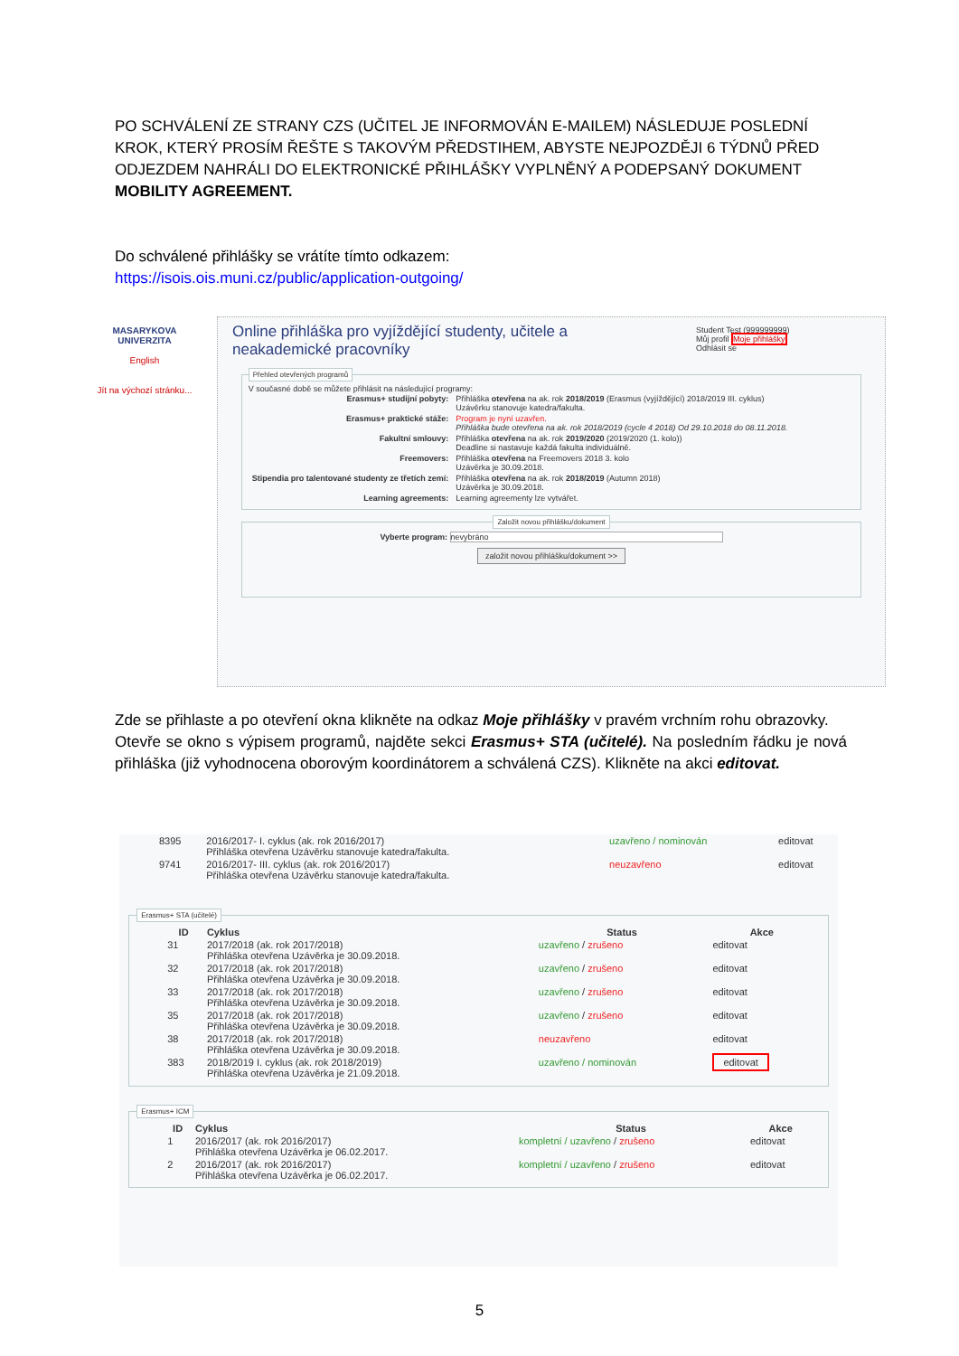PO SCHVÁLENÍ ZE STRANY CZS (UČITEL JE INFORMOVÁN E-MAILEM) NÁSLEDUJE POSLEDNÍ KROK, KTERÝ PROSÍM ŘEŠTE S TAKOVÝM PŘEDSTIHEM, ABYSTE NEJPOZDĚJI 6 TÝDNŮ PŘED ODJEZDEM NAHRÁLI DO ELEKTRONICKÉ PŘIHLÁŠKY VYPLNĚNÝ A PODEPSANÝ DOKUMENT MOBILITY AGREEMENT.
Do schválené přihlášky se vrátíte tímto odkazem:
https://isois.ois.muni.cz/public/application-outgoing/
MASARYKOVA UNIVERZITA
English
Jít na výchozí stránku...
Online přihláška pro vyjíždějící studenty, učitele a neakademické pracovníky
Student Test (999999999)
Můj profil Moje přihlášky
Odhlásit se
Přehled otevřených programů
V současné době se můžete přihlásit na následující programy:
| Erasmus+ studijní pobyty: | Přihláška otevřena na ak. rok 2018/2019 (Erasmus (vyjíždějící) 2018/2019 III. cyklus) Uzávěrku stanovuje katedra/fakulta. |
| Erasmus+ praktické stáže: | Program je nyní uzavřen. Přihláška bude otevřena na ak. rok 2018/2019 (cycle 4 2018) Od 29.10.2018 do 08.11.2018. |
| Fakultní smlouvy: | Přihláška otevřena na ak. rok 2019/2020 (2019/2020 (1. kolo)) Deadline si nastavuje každá fakulta individuálně. |
| Freemovers: | Přihláška otevřena na Freemovers 2018 3. kolo Uzávěrka je 30.09.2018. |
| Stipendia pro talentované studenty ze třetích zemí: | Přihláška otevřena na ak. rok 2018/2019 (Autumn 2018) Uzávěrka je 30.09.2018. |
| Learning agreements: | Learning agreementy lze vytvářet. |
Založit novou přihlášku/dokument Vyberte program: nevybráno
založit novou přihlášku/dokument >>
Zde se přihlaste a po otevření okna klikněte na odkaz Moje přihlášky v pravém vrchním rohu obrazovky.
Otevře se okno s výpisem programů, najděte sekci Erasmus+ STA (učitelé). Na posledním řádku je nová přihláška (již vyhodnocena oborovým koordinátorem a schválená CZS). Klikněte na akci editovat.
| 8395 | 2016/2017- I. cyklus (ak. rok 2016/2017) Přihláška otevřena Uzávěrku stanovuje katedra/fakulta. | uzavřeno / nominován | editovat |
| 9741 | 2016/2017- III. cyklus (ak. rok 2016/2017) Přihláška otevřena Uzávěrku stanovuje katedra/fakulta. | neuzavřeno | editovat |
Erasmus+ STA (učitelé)
| ID | Cyklus | Status | Akce |
| --- | --- | --- | --- |
| 31 | 2017/2018 (ak. rok 2017/2018) Přihláška otevřena Uzávěrka je 30.09.2018. | uzavřeno / zrušeno | editovat |
| 32 | 2017/2018 (ak. rok 2017/2018) Přihláška otevřena Uzávěrka je 30.09.2018. | uzavřeno / zrušeno | editovat |
| 33 | 2017/2018 (ak. rok 2017/2018) Přihláška otevřena Uzávěrka je 30.09.2018. | uzavřeno / zrušeno | editovat |
| 35 | 2017/2018 (ak. rok 2017/2018) Přihláška otevřena Uzávěrka je 30.09.2018. | uzavřeno / zrušeno | editovat |
| 38 | 2017/2018 (ak. rok 2017/2018) Přihláška otevřena Uzávěrka je 30.09.2018. | neuzavřeno | editovat |
| 383 | 2018/2019 I. cyklus (ak. rok 2018/2019) Přihláška otevřena Uzávěrka je 21.09.2018. | uzavřeno / nominován | editovat |
Erasmus+ ICM
| ID | Cyklus | Status | Akce |
| --- | --- | --- | --- |
| 1 | 2016/2017 (ak. rok 2016/2017) Přihláška otevřena Uzávěrka je 06.02.2017. | kompletní / uzavřeno / zrušeno | editovat |
| 2 | 2016/2017 (ak. rok 2016/2017) Přihláška otevřena Uzávěrka je 06.02.2017. | kompletní / uzavřeno / zrušeno | editovat |
5